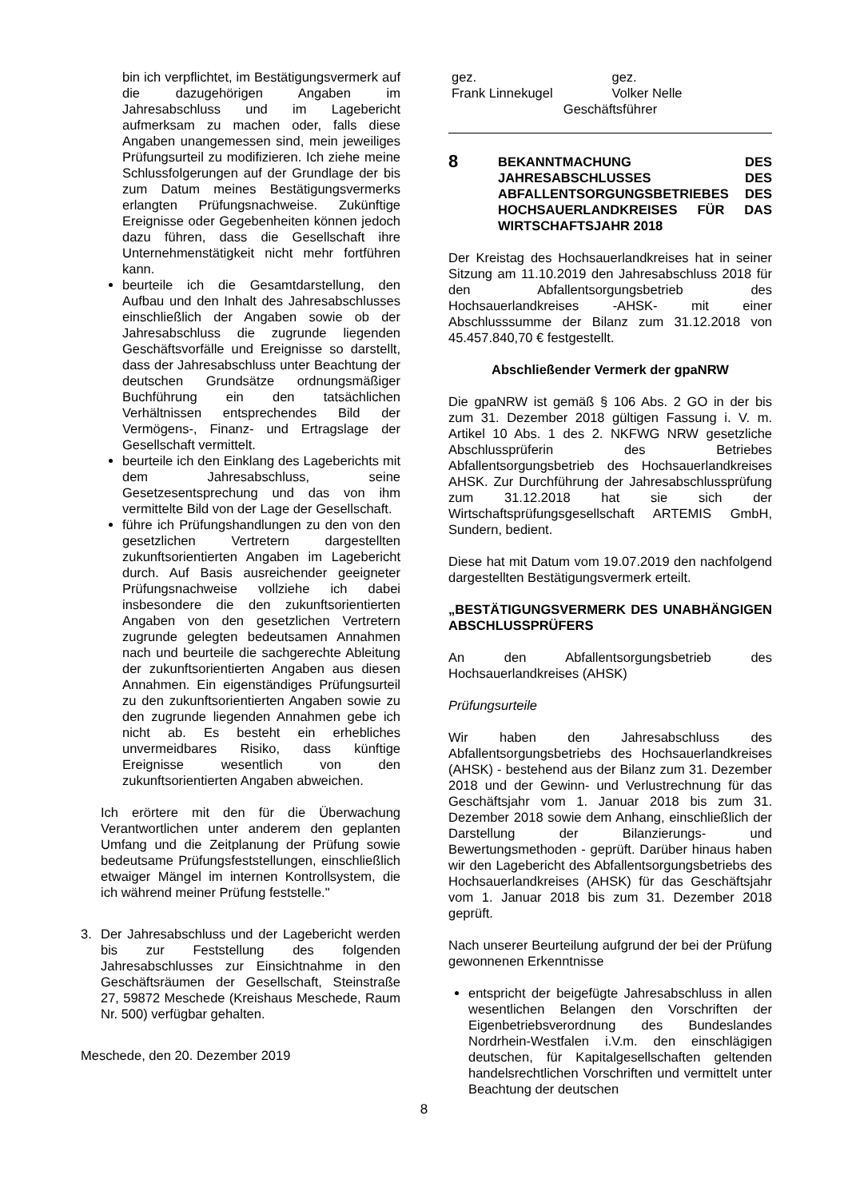bin ich verpflichtet, im Bestätigungsvermerk auf die dazugehörigen Angaben im Jahresabschluss und im Lagebericht aufmerksam zu machen oder, falls diese Angaben unangemessen sind, mein jeweiliges Prüfungsurteil zu modifizieren. Ich ziehe meine Schlussfolgerungen auf der Grundlage der bis zum Datum meines Bestätigungsvermerks erlangten Prüfungsnachweise. Zukünftige Ereignisse oder Gegebenheiten können jedoch dazu führen, dass die Gesellschaft ihre Unternehmenstätigkeit nicht mehr fortführen kann.
beurteile ich die Gesamtdarstellung, den Aufbau und den Inhalt des Jahresabschlusses einschließlich der Angaben sowie ob der Jahresabschluss die zugrunde liegenden Geschäftsvorfälle und Ereignisse so darstellt, dass der Jahresabschluss unter Beachtung der deutschen Grundsätze ordnungsmäßiger Buchführung ein den tatsächlichen Verhältnissen entsprechendes Bild der Vermögens-, Finanz- und Ertragslage der Gesellschaft vermittelt.
beurteile ich den Einklang des Lageberichts mit dem Jahresabschluss, seine Gesetzesentsprechung und das von ihm vermittelte Bild von der Lage der Gesellschaft.
führe ich Prüfungshandlungen zu den von den gesetzlichen Vertretern dargestellten zukunftsorientierten Angaben im Lagebericht durch. Auf Basis ausreichender geeigneter Prüfungsnachweise vollziehe ich dabei insbesondere die den zukunftsorientierten Angaben von den gesetzlichen Vertretern zugrunde gelegten bedeutsamen Annahmen nach und beurteile die sachgerechte Ableitung der zukunftsorientierten Angaben aus diesen Annahmen. Ein eigenständiges Prüfungsurteil zu den zukunftsorientierten Angaben sowie zu den zugrunde liegenden Annahmen gebe ich nicht ab. Es besteht ein erhebliches unvermeidbares Risiko, dass künftige Ereignisse wesentlich von den zukunftsorientierten Angaben abweichen.
Ich erörtere mit den für die Überwachung Verantwortlichen unter anderem den geplanten Umfang und die Zeitplanung der Prüfung sowie bedeutsame Prüfungsfeststellungen, einschließlich etwaiger Mängel im internen Kontrollsystem, die ich während meiner Prüfung feststelle."
3. Der Jahresabschluss und der Lagebericht werden bis zur Feststellung des folgenden Jahresabschlusses zur Einsichtnahme in den Geschäftsräumen der Gesellschaft, Steinstraße 27, 59872 Meschede (Kreishaus Meschede, Raum Nr. 500) verfügbar gehalten.
Meschede, den 20. Dezember 2019
gez.
Frank Linnekugel
gez.
Volker Nelle
Geschäftsführer
8 BEKANNTMACHUNG DES JAHRESABSCHLUSSES DES ABFALLENTSORGUNGSBETRIEBES DES HOCHSAUERLANDKREISES FÜR DAS WIRTSCHAFTSJAHR 2018
Der Kreistag des Hochsauerlandkreises hat in seiner Sitzung am 11.10.2019 den Jahresabschluss 2018 für den Abfallentsorgungsbetrieb des Hochsauerlandkreises -AHSK- mit einer Abschlusssumme der Bilanz zum 31.12.2018 von 45.457.840,70 € festgestellt.
Abschließender Vermerk der gpaNRW
Die gpaNRW ist gemäß § 106 Abs. 2 GO in der bis zum 31. Dezember 2018 gültigen Fassung i. V. m. Artikel 10 Abs. 1 des 2. NKFWG NRW gesetzliche Abschlussprüferin des Betriebes Abfallentsorgungsbetrieb des Hochsauerlandkreises AHSK. Zur Durchführung der Jahresabschlussprüfung zum 31.12.2018 hat sie sich der Wirtschaftsprüfungsgesellschaft ARTEMIS GmbH, Sundern, bedient.
Diese hat mit Datum vom 19.07.2019 den nachfolgend dargestellten Bestätigungsvermerk erteilt.
„BESTÄTIGUNGSVERMERK DES UNABHÄNGIGEN ABSCHLUSSPRÜFERS
An den Abfallentsorgungsbetrieb des Hochsauerlandkreises (AHSK)
Prüfungsurteile
Wir haben den Jahresabschluss des Abfallentsorgungsbetriebs des Hochsauerlandkreises (AHSK) - bestehend aus der Bilanz zum 31. Dezember 2018 und der Gewinn- und Verlustrechnung für das Geschäftsjahr vom 1. Januar 2018 bis zum 31. Dezember 2018 sowie dem Anhang, einschließlich der Darstellung der Bilanzierungs- und Bewertungsmethoden - geprüft. Darüber hinaus haben wir den Lagebericht des Abfallentsorgungsbetriebs des Hochsauerlandkreises (AHSK) für das Geschäftsjahr vom 1. Januar 2018 bis zum 31. Dezember 2018 geprüft.
Nach unserer Beurteilung aufgrund der bei der Prüfung gewonnenen Erkenntnisse
entspricht der beigefügte Jahresabschluss in allen wesentlichen Belangen den Vorschriften der Eigenbetriebsverordnung des Bundeslandes Nordrhein-Westfalen i.V.m. den einschlägigen deutschen, für Kapitalgesellschaften geltenden handelsrechtlichen Vorschriften und vermittelt unter Beachtung der deutschen
8